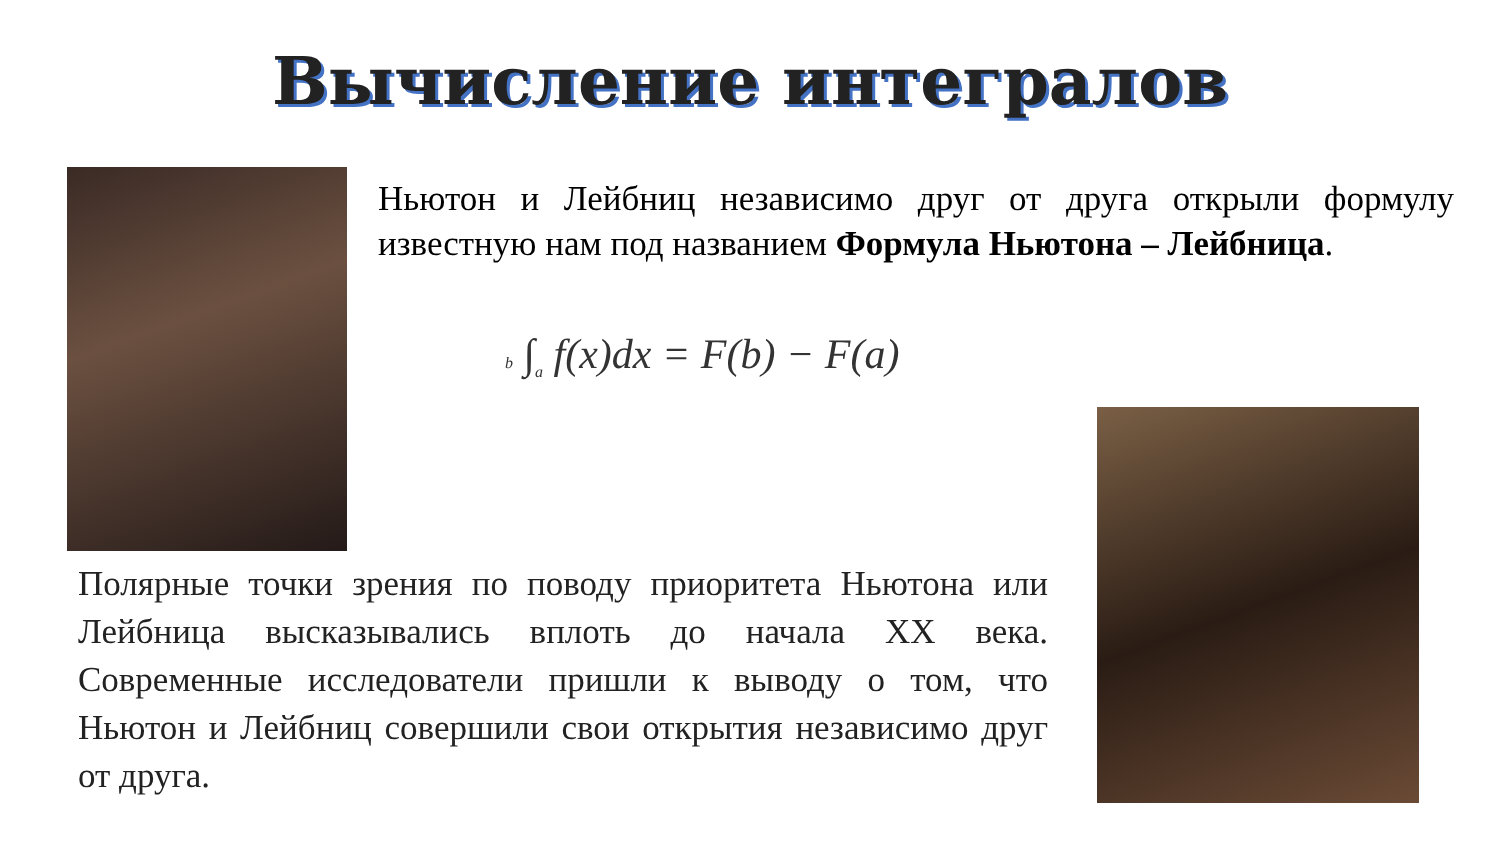Вычисление интегралов
Ньютон и Лейбниц независимо друг от друга открыли формулу известную нам под названием Формула Ньютона – Лейбница.
b ∫<sub>a</sub> f(x)dx = F(b) − F(a)
Полярные точки зрения по поводу приоритета Ньютона или Лейбница высказывались вплоть до начала XX века. Современные исследователи пришли к выводу о том, что Ньютон и Лейбниц совершили свои открытия независимо друг от друга.